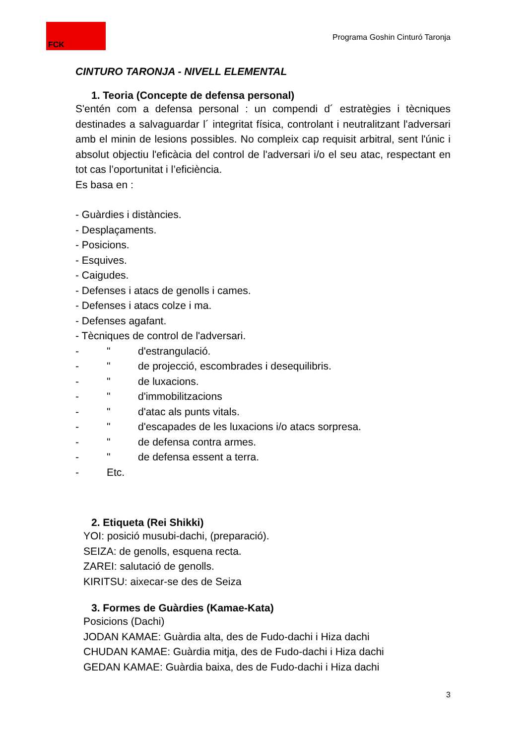FCK
Programa Goshin Cinturó Taronja
CINTURO TARONJA - NIVELL ELEMENTAL
1. Teoria (Concepte de defensa personal)
S'entén com a defensa personal : un compendi d´ estratègies i tècniques destinades a salvaguardar l´ integritat física, controlant i neutralitzant l'adversari amb el minin de lesions possibles. No compleix cap requisit arbitral, sent l'únic i absolut objectiu l'eficàcia del control de l'adversari i/o el seu atac, respectant en tot cas l’oportunitat i l’eficiència.
Es basa en :
- Guàrdies i distàncies.
- Desplaçaments.
- Posicions.
- Esquives.
- Caigudes.
- Defenses i atacs de genolls i cames.
- Defenses i atacs colze i ma.
- Defenses agafant.
- Tècniques de control de l'adversari.
- " d'estrangulació. - " de projecció, escombrades i desequilibris. - " de luxacions. - " d'immobilitzacions - " d'atac als punts vitals. - " d'escapades de les luxacions i/o atacs sorpresa. - " de defensa contra armes. - " de defensa essent a terra. - Etc.
2. Etiqueta (Rei Shikki)
YOI: posició musubi-dachi, (preparació).
SEIZA: de genolls, esquena recta.
ZAREI: salutació de genolls.
KIRITSU: aixecar-se des de Seiza
3. Formes de Guàrdies (Kamae-Kata)
Posicions (Dachi)
JODAN KAMAE: Guàrdia alta, des de Fudo-dachi i Hiza dachi
CHUDAN KAMAE: Guàrdia mitja, des de Fudo-dachi i Hiza dachi
GEDAN KAMAE: Guàrdia baixa, des de Fudo-dachi i Hiza dachi
3